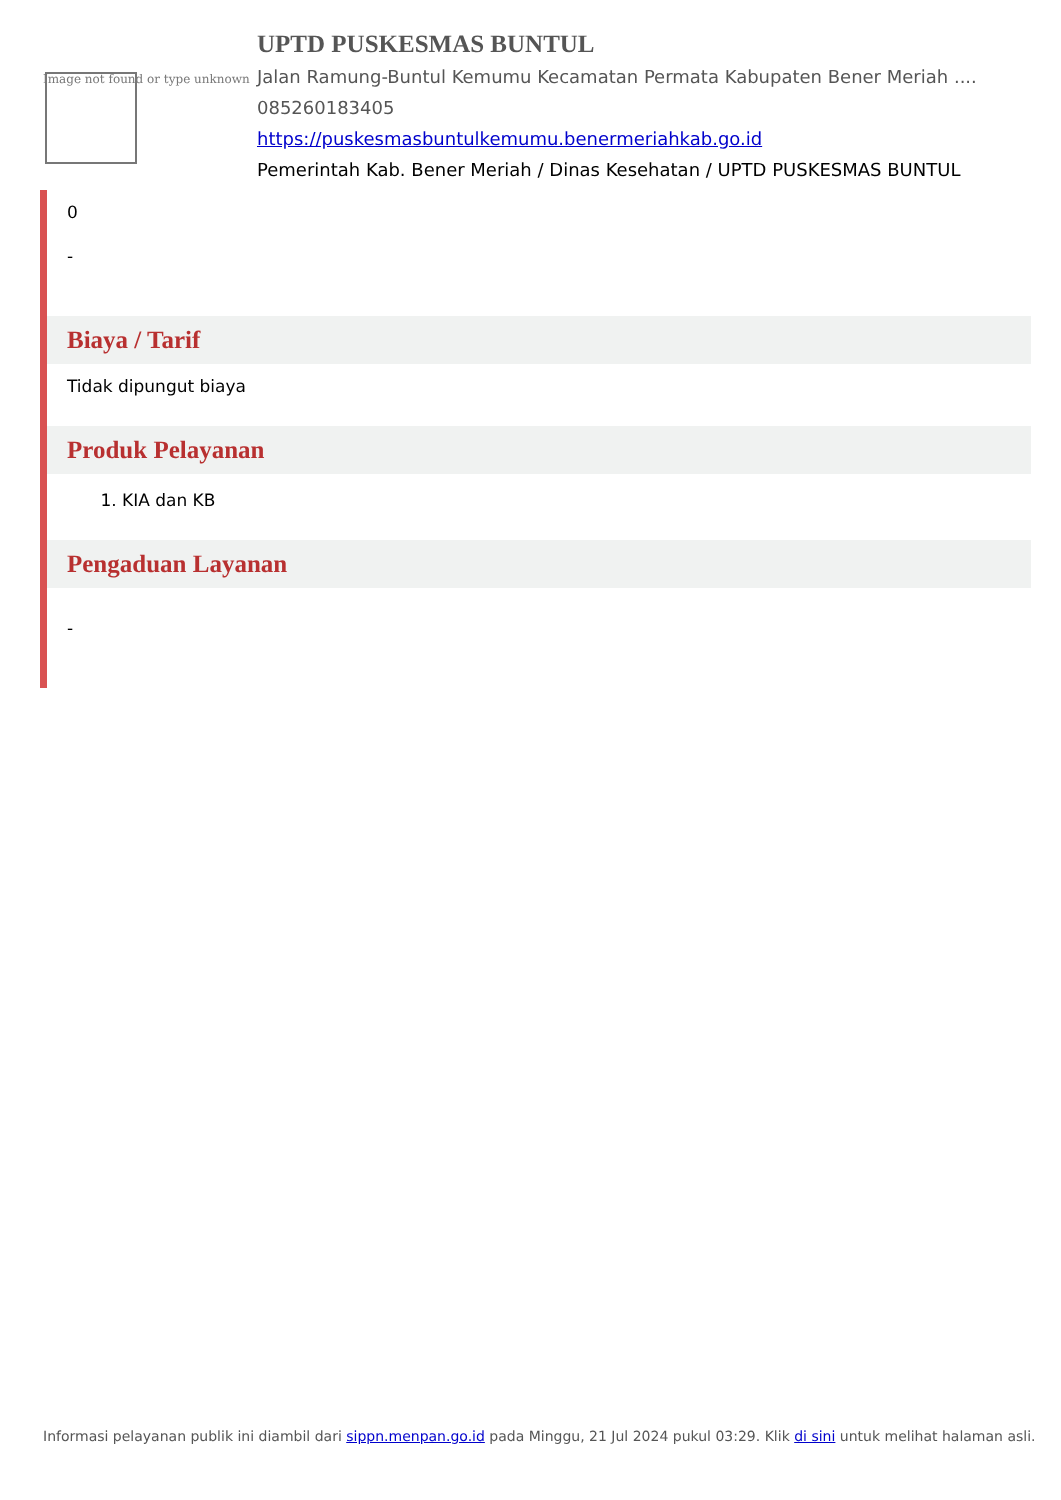Image not found or type unknown
UPTD PUSKESMAS BUNTUL
Jalan Ramung-Buntul Kemumu Kecamatan Permata Kabupaten Bener Meriah ....
085260183405
https://puskesmasbuntulkemumu.benermeriahkab.go.id
Pemerintah Kab. Bener Meriah / Dinas Kesehatan / UPTD PUSKESMAS BUNTUL
0
-
Biaya / Tarif
Tidak dipungut biaya
Produk Pelayanan
1. KIA dan KB
Pengaduan Layanan
-
Informasi pelayanan publik ini diambil dari sippn.menpan.go.id pada Minggu, 21 Jul 2024 pukul 03:29. Klik di sini untuk melihat halaman asli.